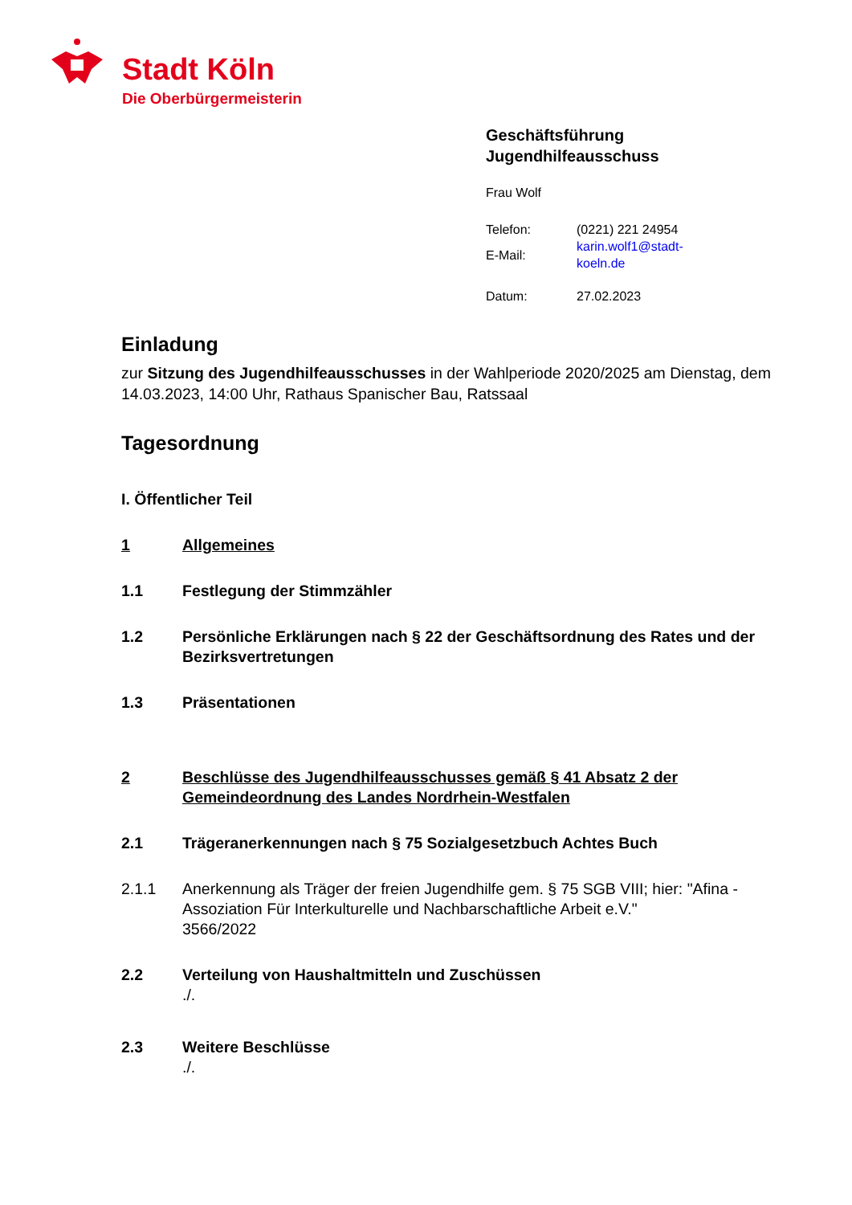Stadt Köln
Die Oberbürgermeisterin
Geschäftsführung
Jugendhilfeausschuss
Frau Wolf
| Telefon: | (0221) 221 24954 |
| E-Mail: | karin.wolf1@stadt-koeln.de |
| Datum: | 27.02.2023 |
Einladung
zur Sitzung des Jugendhilfeausschusses in der Wahlperiode 2020/2025 am Dienstag, dem 14.03.2023, 14:00 Uhr, Rathaus Spanischer Bau, Ratssaal
Tagesordnung
I. Öffentlicher Teil
1 Allgemeines
1.1 Festlegung der Stimmzähler
1.2 Persönliche Erklärungen nach § 22 der Geschäftsordnung des Rates und der Bezirksvertretungen
1.3 Präsentationen
2 Beschlüsse des Jugendhilfeausschusses gemäß § 41 Absatz 2 der Gemeindeordnung des Landes Nordrhein-Westfalen
2.1 Trägeranerkennungen nach § 75 Sozialgesetzbuch Achtes Buch
2.1.1 Anerkennung als Träger der freien Jugendhilfe gem. § 75 SGB VIII; hier: "Afina - Assoziation Für Interkulturelle und Nachbarschaftliche Arbeit e.V."
3566/2022
2.2 Verteilung von Haushaltmitteln und Zuschüssen
./.
2.3 Weitere Beschlüsse
./.